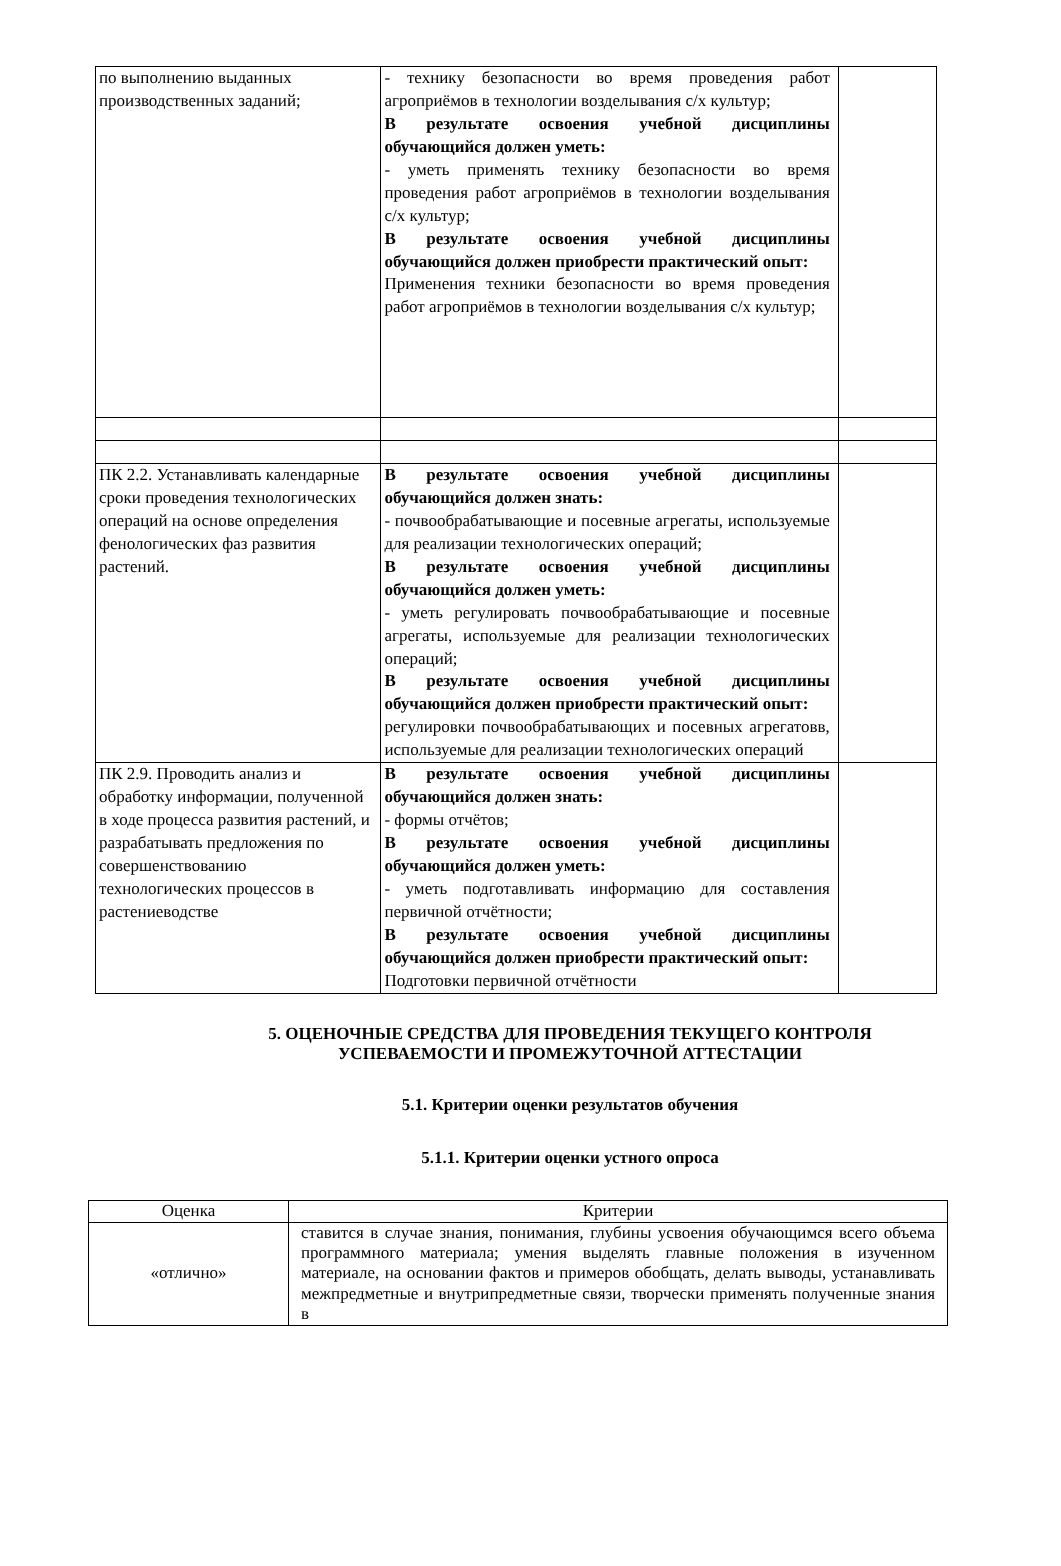| по выполнению выданных производственных заданий; | - технику безопасности во время проведения работ агроприёмов в технологии возделывания с/х культур; В результате освоения учебной дисциплины обучающийся должен уметь: - уметь применять технику безопасности во время проведения работ агроприёмов в технологии возделывания с/х культур; В результате освоения учебной дисциплины обучающийся должен приобрести практический опыт: Применения техники безопасности во время проведения работ агроприёмов в технологии возделывания с/х культур; | |
| ПК 2.2. Устанавливать календарные сроки проведения технологических операций на основе определения фенологических фаз развития растений. | В результате освоения учебной дисциплины обучающийся должен знать: - почвообрабатывающие и посевные агрегаты, используемые для реализации технологических операций; В результате освоения учебной дисциплины обучающийся должен уметь: - уметь регулировать почвообрабатывающие и посевные агрегаты, используемые для реализации технологических операций; В результате освоения учебной дисциплины обучающийся должен приобрести практический опыт: регулировки почвообрабатывающих и посевных агрегатовв, используемые для реализации технологических операций | |
| ПК 2.9. Проводить анализ и обработку информации, полученной в ходе процесса развития растений, и разрабатывать предложения по совершенствованию технологических процессов в растениеводстве | В результате освоения учебной дисциплины обучающийся должен знать: - формы отчётов; В результате освоения учебной дисциплины обучающийся должен уметь: - уметь подготавливать информацию для составления первичной отчётности; В результате освоения учебной дисциплины обучающийся должен приобрести практический опыт: Подготовки первичной отчётности | |
5. ОЦЕНОЧНЫЕ СРЕДСТВА ДЛЯ ПРОВЕДЕНИЯ ТЕКУЩЕГО КОНТРОЛЯ УСПЕВАЕМОСТИ И ПРОМЕЖУТОЧНОЙ АТТЕСТАЦИИ
5.1. Критерии оценки результатов обучения
5.1.1. Критерии оценки устного опроса
| Оценка | Критерии |
| --- | --- |
| «отлично» | ставится в случае знания, понимания, глубины усвоения обучающимся всего объема программного материала; умения выделять главные положения в изученном материале, на основании фактов и примеров обобщать, делать выводы, устанавливать межпредметные и внутрипредметные связи, творчески применять полученные знания в |